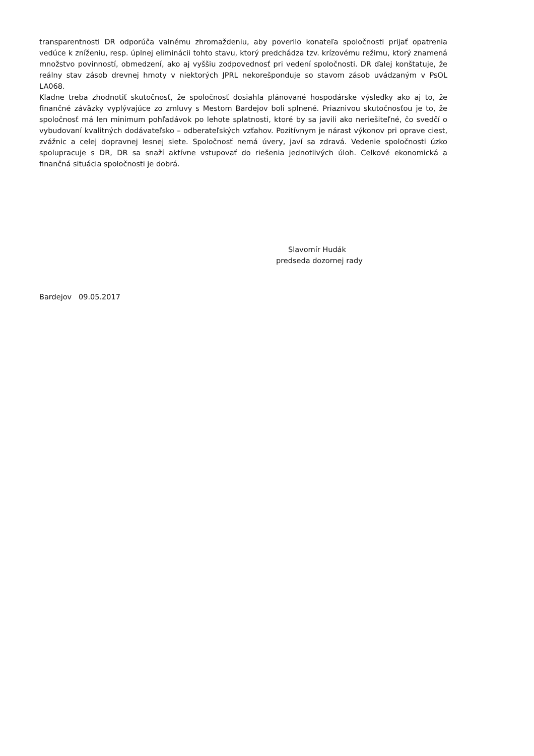transparentnosti DR odporúča valnému zhromaždeniu, aby poverilo konateľa spoločnosti prijať opatrenia vedúce k zníženiu, resp. úplnej eliminácii tohto stavu, ktorý predchádza tzv. krízovému režimu, ktorý znamená množstvo povinností, obmedzení, ako aj vyššiu zodpovednosť pri vedení spoločnosti. DR ďalej konštatuje, že reálny stav zásob drevnej hmoty v niektorých JPRL nekorešponduje so stavom zásob uvádzaným v PsOL LA068.
Kladne treba zhodnotiť skutočnosť, že spoločnosť dosiahla plánované hospodárske výsledky ako aj to, že finančné záväzky vyplývajúce zo zmluvy s Mestom Bardejov boli splnené. Priaznivou skutočnosťou je to, že spoločnosť má len minimum pohľadávok po lehote splatnosti, ktoré by sa javili ako neriešiteľné, čo svedčí o vybudovaní kvalitných dodávateľsko – odberateľských vzťahov. Pozitívnym je nárast výkonov pri oprave ciest, zvážnic a celej dopravnej lesnej siete. Spoločnosť nemá úvery, javí sa zdravá. Vedenie spoločnosti úzko spolupracuje s DR, DR sa snaží aktívne vstupovať do riešenia jednotlivých úloh. Celkové ekonomická a finančná situácia spoločnosti je dobrá.
Slavomír Hudák
predseda dozornej rady
Bardejov 09.05.2017